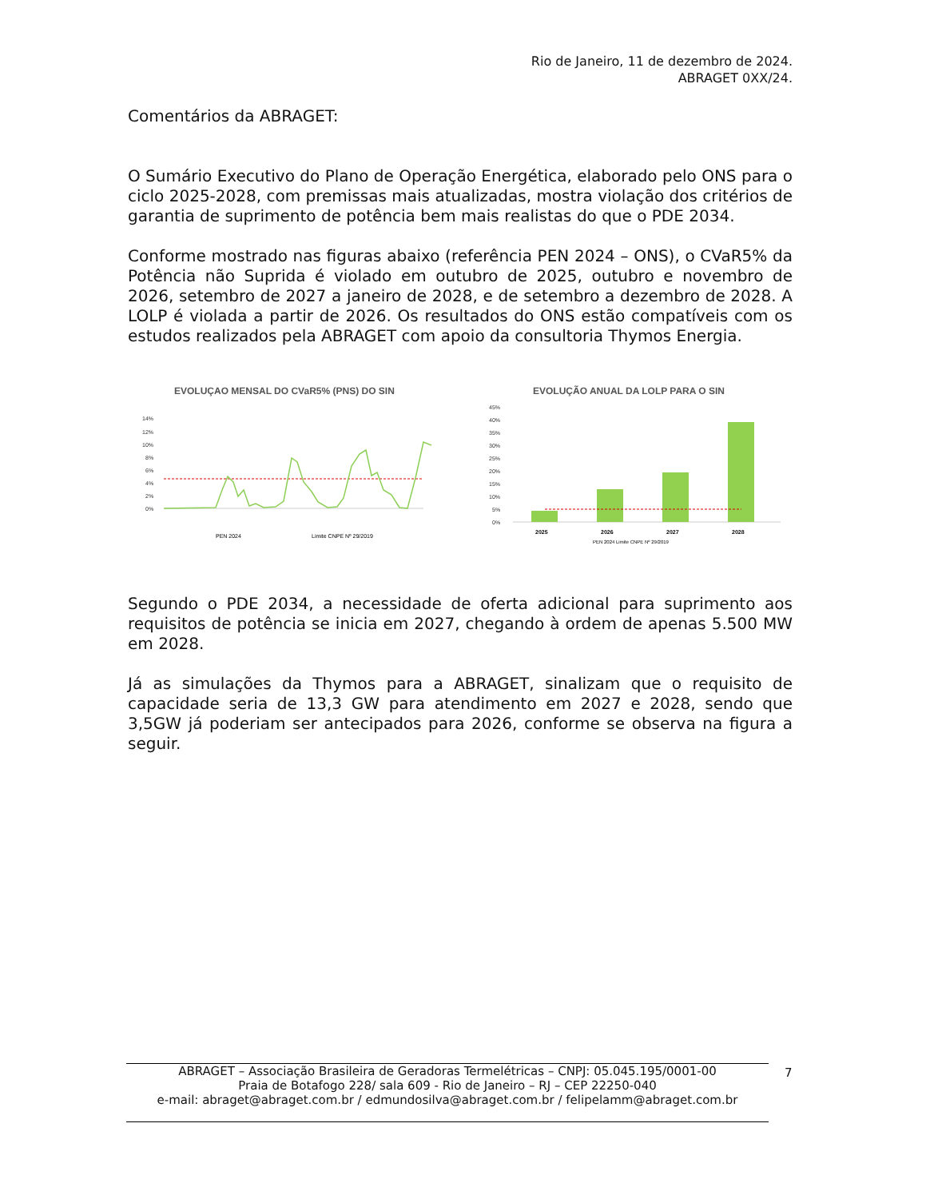Rio de Janeiro, 11 de dezembro de 2024.
ABRAGET 0XX/24.
Comentários da ABRAGET:
O Sumário Executivo do Plano de Operação Energética, elaborado pelo ONS para o ciclo 2025-2028, com premissas mais atualizadas, mostra violação dos critérios de garantia de suprimento de potência bem mais realistas do que o PDE 2034.
Conforme mostrado nas figuras abaixo (referência PEN 2024 – ONS), o CVaR5% da Potência não Suprida é violado em outubro de 2025, outubro e novembro de 2026, setembro de 2027 a janeiro de 2028, e de setembro a dezembro de 2028. A LOLP é violada a partir de 2026. Os resultados do ONS estão compatíveis com os estudos realizados pela ABRAGET com apoio da consultoria Thymos Energia.
EVOLUÇAO MENSAL DO CVaR5% (PNS) DO SIN
14%
12%
10%
8%
6%
4%
2%
0%
PEN 2024
Limite CNPE Nº 29/2019
EVOLUÇÃO ANUAL DA LOLP PARA O SIN
45%
40%
35%
30%
25%
20%
15%
10%
5%
0%
2025
2026
2027
2028
PEN 2024 Limite CNPE Nº 29/2019
Segundo o PDE 2034, a necessidade de oferta adicional para suprimento aos requisitos de potência se inicia em 2027, chegando à ordem de apenas 5.500 MW em 2028.
Já as simulações da Thymos para a ABRAGET, sinalizam que o requisito de capacidade seria de 13,3 GW para atendimento em 2027 e 2028, sendo que 3,5GW já poderiam ser antecipados para 2026, conforme se observa na figura a seguir.
ABRAGET – Associação Brasileira de Geradoras Termelétricas – CNPJ: 05.045.195/0001-00
Praia de Botafogo 228/ sala 609 - Rio de Janeiro – RJ – CEP 22250-040
e-mail: abraget@abraget.com.br / edmundosilva@abraget.com.br / felipelamm@abraget.com.br
7